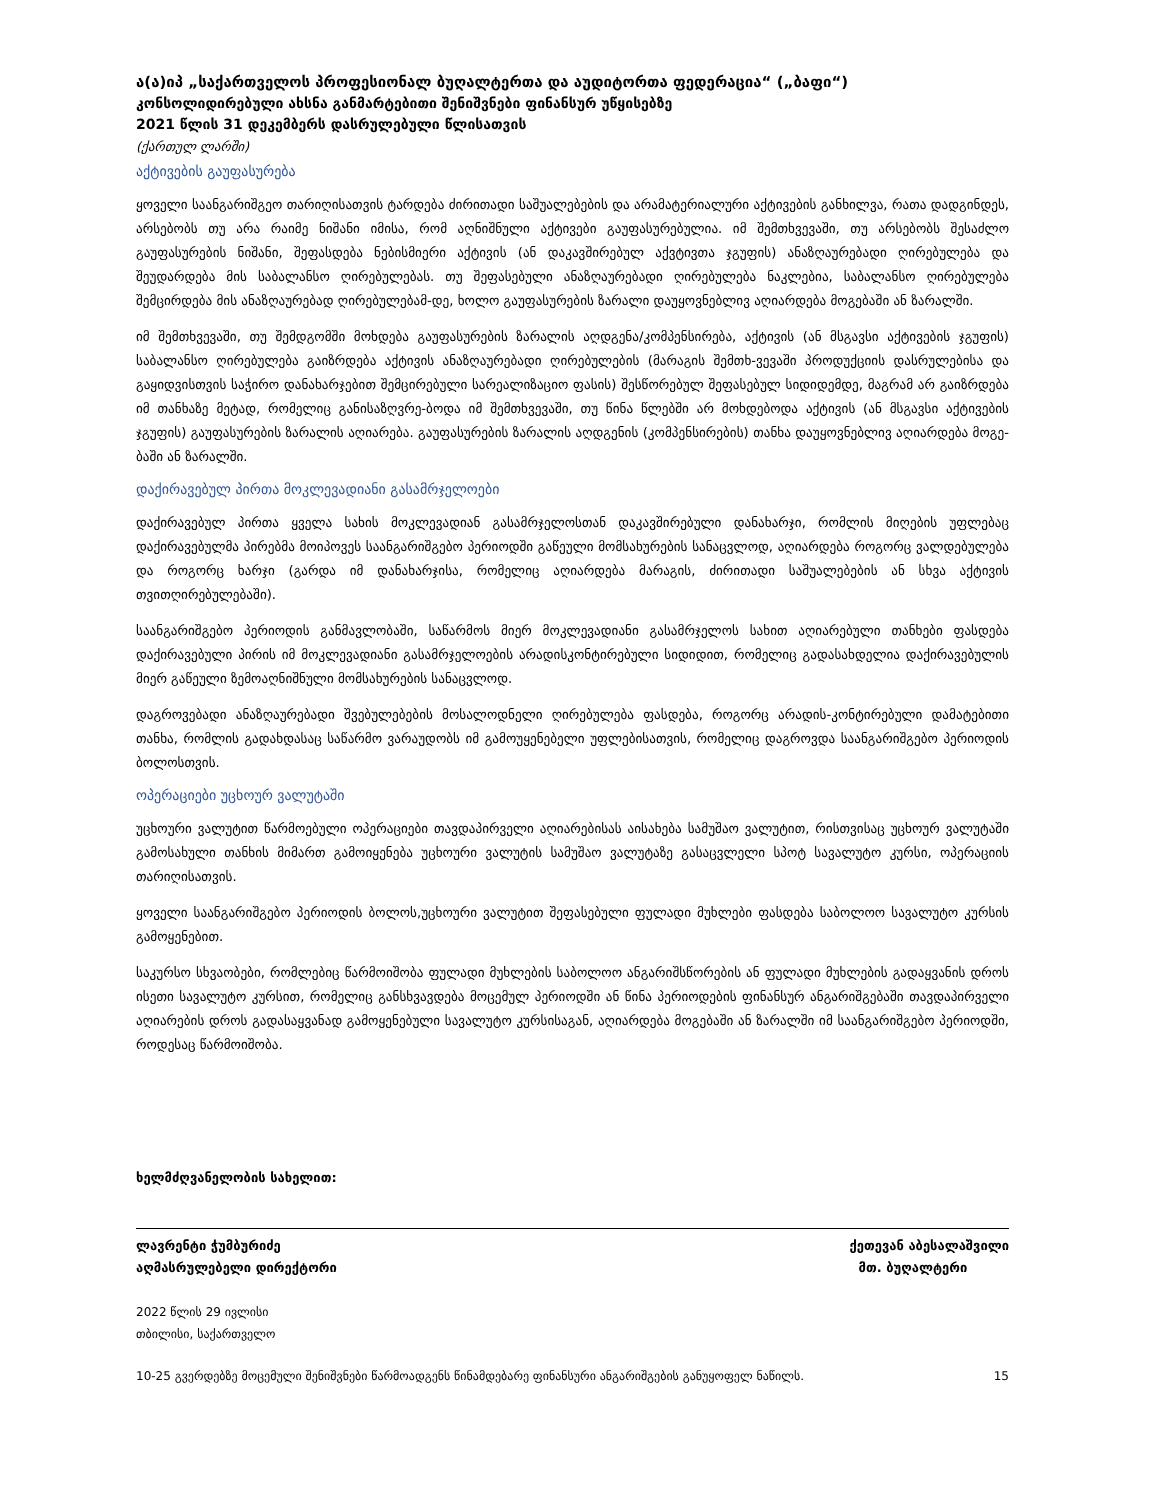ა(ა)იპ „საქართველოს პროფესიონალ ბუღალტერთა და აუდიტორთა ფედერაცია“ („ბაფი“)
კონსოლიდირებული ახსნა განმარტებითი შენიშვნები ფინანსურ უწყისებზე
2021 წლის 31 დეკემბერს დასრულებული წლისათვის
(ქართულ ლარში)
აქტივების გაუფასურება
ყოველი საანგარიშგეო თარიღისათვის ტარდება ძირითადი საშუალებების და არამატერიალური აქტივების განხილვა, რათა დადგინდეს, არსებობს თუ არა რაიმე ნიშანი იმისა, რომ აღნიშნული აქტივები გაუფასურებულია. იმ შემთხვევაში, თუ არსებობს შესაძლო გაუფასურების ნიშანი, შეფასდება ნებისმიერი აქტივის (ან დაკავშირებულ აქვტივთა ჯგუფის) ანაზღაურებადი ღირებულება და შეუდარდება მის საბალანსო ღირებულებას. თუ შეფასებული ანაზღაურებადი ღირებულება ნაკლებია, საბალანსო ღირებულება შემცირდება მის ანაზღაურებად ღირებულებამ-დე, ხოლო გაუფასურების ზარალი დაუყოვნებლივ აღიარდება მოგებაში ან ზარალში.
იმ შემთხვევაში, თუ შემდგომში მოხდება გაუფასურების ზარალის აღდგენა/კომპენსირება, აქტივის (ან მსგავსი აქტივების ჯგუფის) საბალანსო ღირებულება გაიზრდება აქტივის ანაზღაურებადი ღირებულების (მარაგის შემთხ-ვევაში პროდუქციის დასრულებისა და გაყიდვისთვის საჭირო დანახარჯებით შემცირებული სარეალიზაციო ფასის) შესწორებულ შეფასებულ სიდიდემდე, მაგრამ არ გაიზრდება იმ თანხაზე მეტად, რომელიც განისაზღვრე-ბოდა იმ შემთხვევაში, თუ წინა წლებში არ მოხდებოდა აქტივის (ან მსგავსი აქტივების ჯგუფის) გაუფასურების ზარალის აღიარება. გაუფასურების ზარალის აღდგენის (კომპენსირების) თანხა დაუყოვნებლივ აღიარდება მოგე-ბაში ან ზარალში.
დაქირავებულ პირთა მოკლევადიანი გასამრჯელოები
დაქირავებულ პირთა ყველა სახის მოკლევადიან გასამრჯელოსთან დაკავშირებული დანახარჯი, რომლის მიღების უფლებაც დაქირავებულმა პირებმა მოიპოვეს საანგარიშგებო პერიოდში გაწეული მომსახურების სანაცვლოდ, აღიარდება როგორც ვალდებულება და როგორც ხარჯი (გარდა იმ დანახარჯისა, რომელიც აღიარდება მარაგის, ძირითადი საშუალებების ან სხვა აქტივის თვითღირებულებაში).
საანგარიშგებო პერიოდის განმავლობაში, საწარმოს მიერ მოკლევადიანი გასამრჯელოს სახით აღიარებული თანხები ფასდება დაქირავებული პირის იმ მოკლევადიანი გასამრჯელოების არადისკონტირებული სიდიდით, რომელიც გადასახდელია დაქირავებულის მიერ გაწეული ზემოაღნიშნული მომსახურების სანაცვლოდ.
დაგროვებადი ანაზღაურებადი შვებულებების მოსალოდნელი ღირებულება ფასდება, როგორც არადის-კონტირებული დამატებითი თანხა, რომლის გადახდასაც საწარმო ვარაუდობს იმ გამოუყენებელი უფლებისათვის, რომელიც დაგროვდა საანგარიშგებო პერიოდის ბოლოსთვის.
ოპერაციები უცხოურ ვალუტაში
უცხოური ვალუტით წარმოებული ოპერაციები თავდაპირველი აღიარებისას აისახება სამუშაო ვალუტით, რისთვისაც უცხოურ ვალუტაში გამოსახული თანხის მიმართ გამოიყენება უცხოური ვალუტის სამუშაო ვალუტაზე გასაცვლელი სპოტ სავალუტო კურსი, ოპერაციის თარიღისათვის.
ყოველი საანგარიშგებო პერიოდის ბოლოს,უცხოური ვალუტით შეფასებული ფულადი მუხლები ფასდება საბოლოო სავალუტო კურსის გამოყენებით.
საკურსო სხვაობები, რომლებიც წარმოიშობა ფულადი მუხლების საბოლოო ანგარიშსწორების ან ფულადი მუხლების გადაყვანის დროს ისეთი სავალუტო კურსით, რომელიც განსხვავდება მოცემულ პერიოდში ან წინა პერიოდების ფინანსურ ანგარიშგებაში თავდაპირველი აღიარების დროს გადასაყვანად გამოყენებული სავალუტო კურსისაგან, აღიარდება მოგებაში ან ზარალში იმ საანგარიშგებო პერიოდში, როდესაც წარმოიშობა.
ხელმძღვანელობის სახელით:
ლავრენტი ჭუმბურიძე
აღმასრულებელი დირექტორი
ქეთევან აბესალაშვილი
მთ. ბუღალტერი
2022 წლის 29 ივლისი
თბილისი, საქართველო
10-25 გვერდებზე მოცემული შენიშვნები წარმოადგენს წინამდებარე ფინანსური ანგარიშგების განუყოფელ ნაწილს. 15